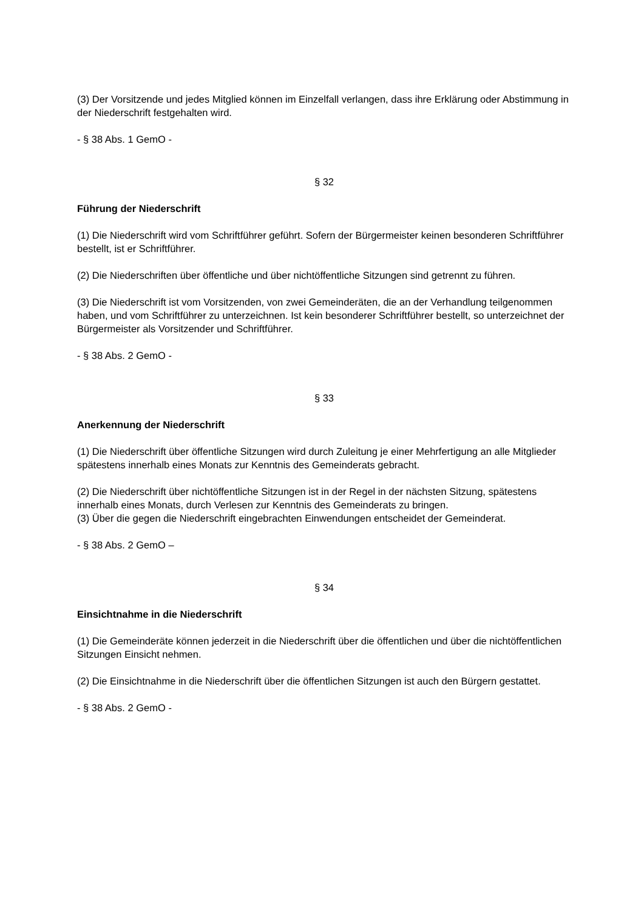(3) Der Vorsitzende und jedes Mitglied können im Einzelfall verlangen, dass ihre Erklärung oder Abstimmung in der Niederschrift festgehalten wird.
- § 38 Abs. 1 GemO -
§ 32
Führung der Niederschrift
(1) Die Niederschrift wird vom Schriftführer geführt. Sofern der Bürgermeister keinen besonderen Schriftführer bestellt, ist er Schriftführer.
(2) Die Niederschriften über öffentliche und über nichtöffentliche Sitzungen sind getrennt zu führen.
(3) Die Niederschrift ist vom Vorsitzenden, von zwei Gemeinderäten, die an der Verhandlung teilgenommen haben, und vom Schriftführer zu unterzeichnen. Ist kein besonderer Schriftführer bestellt, so unterzeichnet der Bürgermeister als Vorsitzender und Schriftführer.
- § 38 Abs. 2 GemO -
§ 33
Anerkennung der Niederschrift
(1) Die Niederschrift über öffentliche Sitzungen wird durch Zuleitung je einer Mehrfertigung an alle Mitglieder spätestens innerhalb eines Monats zur Kenntnis des Gemeinderats gebracht.
(2) Die Niederschrift über nichtöffentliche Sitzungen ist in der Regel in der nächsten Sitzung, spätestens innerhalb eines Monats, durch Verlesen zur Kenntnis des Gemeinderats zu bringen.
(3) Über die gegen die Niederschrift eingebrachten Einwendungen entscheidet der Gemeinderat.
- § 38 Abs. 2 GemO –
§ 34
Einsichtnahme in die Niederschrift
(1) Die Gemeinderäte können jederzeit in die Niederschrift über die öffentlichen und über die nichtöffentlichen Sitzungen Einsicht nehmen.
(2) Die Einsichtnahme in die Niederschrift über die öffentlichen Sitzungen ist auch den Bürgern gestattet.
- § 38 Abs. 2 GemO -